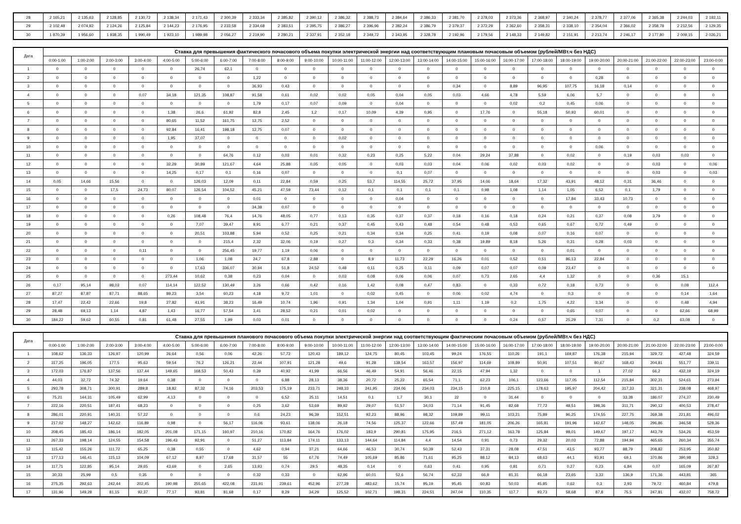| 28 | 2 165,21 | 2 135,63 | 2 128,85 | 2 130,72 | 2 138,34 | 2 171,43 | 2 300,39 | 2 333,34 | 2 385,82 | 2 390,12 | 2 386,32 | 2 388,73 | 2 384,64 | 2 386,33 | 2 381,70 | 2 378,03 | 2 373,36 | 2 368,97 | 2 340,24 | 2 378,77 | 2 377,06 | 2 365,38 | 2 244,03 | 2 182,11 |
| 29 | 2 102,48 | 2 074,92 | 2 124,26 | 2 125,84 | 2 144,23 | 2 176,95 | 2 233,58 | 2 334,68 | 2 383,51 | 2 395,75 | 2 386,27 | 2 396,96 | 2 382,24 | 2 386,79 | 2 379,37 | 2 372,29 | 2 362,60 | 2 358,31 | 2 338,10 | 2 354,04 | 2 366,02 | 2 358,78 | 2 212,56 | 2 129,35 |
| 30 | 1 870,39 | 1 956,60 | 1 938,35 | 1 990,49 | 1 923,10 | 1 989,98 | 2 056,27 | 2 219,90 | 2 280,21 | 2 337,91 | 2 352,18 | 2 349,72 | 2 343,95 | 2 328,78 | 2 192,96 | 2 179,56 | 2 148,33 | 2 149,82 | 2 151,91 | 2 213,74 | 2 246,17 | 2 177,80 | 2 009,15 | 2 026,21 |
| Дата | Ставка для превышения фактического почасового объема покупки электрической энергии над соответствующим плановым почасовым объемом (рублей/МВт.ч без НДС) | | | | | | | | | | | | | | | | | | | | | | | |
| --- | --- | --- | --- | --- | --- | --- | --- | --- | --- | --- | --- | --- | --- | --- | --- | --- | --- | --- | --- | --- | --- | --- | --- | --- |
| | 0:00-1:00 | 1:00-2:00 | 2:00-3:00 | 3:00-4:00 | 4:00-5:00 | 5:00-6:00 | 6:00-7:00 | 7:00-8:00 | 8:00-9:00 | 9:00-10:00 | 10:00-11:00 | 11:00-12:00 | 12:00-13:00 | 13:00-14:00 | 14:00-15:00 | 15:00-16:00 | 16:00-17:00 | 17:00-18:00 | 18:00-19:00 | 19:00-20:00 | 20:00-21:00 | 21:00-22:00 | 22:00-23:00 | 23:00-0:00 |
| 1 | 0 | 0 | 0 | 0 | 0 | 26,74 | 62,1 | 0 | 0 | 0 | 0 | 0 | 0 | 0 | 0 | 0 | 0 | 0 | 0 | 0 | 0 | 0 | 0 | 0 |
| 2 | 0 | 0 | 0 | 0 | 0 | 0 | 0 | 1,22 | 0 | 0 | 0 | 0 | 0 | 0 | 0 | 0 | 0 | 0 | 0 | 0,28 | 0 | 0 | 0 | 0 |
| 3 | 0 | 0 | 0 | 0 | 0 | 0 | 0 | 36,93 | 0,43 | 0 | 0 | 0 | 0 | 0 | 0,34 | 0 | 8,89 | 96,95 | 107,75 | 16,18 | 0,14 | 0 | 0 | 0 |
| 4 | 0 | 0 | 0 | 0,07 | 34,18 | 121,35 | 108,87 | 91,58 | 0,61 | 0,02 | 0,02 | 0,05 | 0,04 | 0,05 | 0,03 | 4,66 | 4,78 | 5,59 | 6,06 | 5,7 | 0 | 0 | 0 | 0 |
| 5 | 0 | 0 | 0 | 0 | 0 | 0 | 0 | 1,79 | 0,17 | 0,07 | 0,09 | 0 | 0,04 | 0 | 0 | 0 | 0,02 | 0,2 | 0,45 | 0,06 | 0 | 0 | 0 | 0 |
| 6 | 0 | 0 | 0 | 0 | 1,38 | 26,6 | 61,92 | 82,8 | 2,45 | 1,2 | 0,17 | 10,09 | 4,39 | 0,95 | 0 | 17,76 | 0 | 55,18 | 50,93 | 60,01 | 0 | 0 | 0 | 0 |
| 7 | 0 | 0 | 0 | 0 | 80,65 | 11,52 | 161,75 | 12,75 | 2,52 | 0 | 0 | 0 | 0 | 0 | 0 | 0 | 0 | 0 | 0 | 0 | 0 | 0 | 0 | 0 |
| 8 | 0 | 0 | 0 | 0 | 92,84 | 16,41 | 198,18 | 12,75 | 0,07 | 0 | 0 | 0 | 0 | 0 | 0 | 0 | 0 | 0 | 0 | 0 | 0 | 0 | 0 | 0 |
| 9 | 0 | 0 | 0 | 0 | 1,95 | 37,07 | 0 | 0 | 0 | 0 | 0,02 | 0 | 0 | 0 | 0 | 0 | 0 | 0 | 0 | 0 | 0 | 0 | 0 | 0 |
| 10 | 0 | 0 | 0 | 0 | 0 | 0 | 0 | 0 | 0 | 0 | 0 | 0 | 0 | 0 | 0 | 0 | 0 | 0 | 0 | 0,06 | 0 | 0 | 0 | 0 |
| 11 | 0 | 0 | 0 | 0 | 0 | 0 | 64,76 | 0,12 | 0,03 | 0,01 | 0,32 | 0,23 | 0,25 | 5,22 | 0,04 | 29,24 | 37,88 | 0 | 0,02 | 0 | 0,19 | 0,03 | 0,03 | 0 |
| 12 | 0 | 0 | 0 | 0 | 32,29 | 30,89 | 121,67 | 4,64 | 25,88 | 0,05 | 0,05 | 0 | 0,03 | 0,03 | 0,04 | 0,06 | 0,02 | 0,03 | 0,02 | 0 | 0 | 0,03 | 0 | 0,06 |
| 13 | 0 | 0 | 0 | 0 | 14,25 | 0,17 | 0,1 | 0,16 | 0,07 | 0 | 0 | 0 | 0,1 | 0,07 | 0 | 0 | 0 | 0 | 0 | 0 | 0 | 0,03 | 0 | 0,03 |
| 14 | 0,05 | 14,66 | 15,56 | 0 | 0 | 126,03 | 12,09 | 0,11 | 22,84 | 0,59 | 0,25 | 53,7 | 114,55 | 25,72 | 37,95 | 14,06 | 18,64 | 17,32 | 43,91 | 48,12 | 0,31 | 36,46 | 0 | 0 |
| 15 | 0 | 0 | 17,5 | 24,73 | 80,07 | 126,54 | 104,52 | 45,21 | 47,59 | 73,44 | 0,12 | 0,1 | 0,1 | 0,1 | 0,1 | 0,98 | 1,08 | 1,14 | 1,05 | 6,52 | 0,1 | 1,79 | 0 | 0 |
| 16 | 0 | 0 | 0 | 0 | 0 | 0 | 0 | 0,01 | 0 | 0 | 0 | 0 | 0,04 | 0 | 0 | 0 | 0 | 0 | 17,84 | 33,43 | 10,73 | 0 | 0 | 0 |
| 17 | 0 | 0 | 0 | 0 | 0 | 0 | 0 | 34,38 | 0,07 | 0 | 0 | 0 | 0 | 0 | 0 | 0 | 0 | 0 | 0 | 0 | 0 | 0 | 0 | 0 |
| 18 | 0 | 0 | 0 | 0 | 0,26 | 108,48 | 76,4 | 14,76 | 48,05 | 0,77 | 0,13 | 0,35 | 0,37 | 0,37 | 0,18 | 0,16 | 0,18 | 0,24 | 0,21 | 0,37 | 0,08 | 3,79 | 0 | 0 |
| 19 | 0 | 0 | 0 | 0 | 0 | 7,07 | 39,47 | 9,91 | 6,77 | 0,21 | 0,37 | 0,45 | 0,43 | 0,48 | 0,54 | 0,48 | 0,53 | 0,65 | 0,67 | 0,72 | 0,49 | 0 | 0 | 0 |
| 20 | 0 | 0 | 0 | 0 | 0 | 20,51 | 103,88 | 5,94 | 0,52 | 0,25 | 0,21 | 0,34 | 0,34 | 0,25 | 0,41 | 0,19 | 0,08 | 0,07 | 0,16 | 0,07 | 0 | 0 | 0 | 0 |
| 21 | 0 | 0 | 0 | 0 | 0 | 0 | 215,4 | 2,32 | 32,06 | 0,19 | 0,27 | 0,3 | 0,34 | 0,33 | 0,38 | 19,89 | 8,18 | 5,26 | 0,31 | 0,28 | 0,03 | 0 | 0 | 0 |
| 22 | 0 | 0 | 0 | 0,11 | 0 | 0 | 256,45 | 19,77 | 1,19 | 0,06 | 0 | 0 | 0 | 0 | 0 | 0 | 0 | 0 | 0,01 | 0 | 0 | 0 | 0 | 0 |
| 23 | 0 | 0 | 0 | 0 | 0 | 1,06 | 1,08 | 24,7 | 67,8 | 2,88 | 0 | 8,9 | 11,73 | 22,29 | 16,26 | 0,01 | 0,52 | 0,51 | 86,13 | 22,84 | 0 | 0 | 0 | 0 |
| 24 | 0 | 0 | 0 | 0 | 0 | 17,63 | 336,07 | 30,94 | 51,8 | 24,52 | 0,48 | 0,11 | 0,25 | 0,11 | 0,09 | 0,07 | 0,07 | 0,09 | 23,47 | 0 | 0 | 0 | 0 | 0 |
| 25 | 0 | 0 | 0 | 0 | 273,44 | 10,62 | 0,38 | 0,23 | 0,04 | 0 | 0,03 | 0,08 | 0,06 | 0,06 | 0,07 | 0,73 | 2,65 | 4,4 | 1,32 | 0 | 0 | 0,36 | 15,1 | |
| 26 | 0,17 | 95,14 | 98,03 | 0,07 | 114,14 | 122,52 | 130,49 | 3,26 | 0,66 | 0,42 | 0,16 | 1,42 | 0,08 | 0,47 | 0,83 | 0 | 0,33 | 0,72 | 0,18 | 0,73 | 0 | 0 | 0,08 | 112,4 |
| 27 | 87,27 | 87,87 | 87,71 | 88,65 | 89,23 | 3,54 | 60,23 | 4,18 | 9,72 | 1,01 | 0 | 0,02 | 0,45 | 0 | 0,06 | 0,02 | 4,74 | 0 | 0,3 | 0 | 0 | 0 | 0,14 | 1,64 |
| 28 | 17,47 | 22,42 | 22,66 | 19,8 | 27,82 | 41,91 | 38,23 | 16,49 | 10,74 | 1,96 | 0,91 | 1,34 | 1,04 | 0,91 | 1,11 | 1,19 | 0,2 | 1,75 | 4,22 | 3,34 | 0 | 0 | 0,48 | 4,94 |
| 29 | 28,48 | 69,13 | 1,14 | 4,87 | 1,43 | 16,77 | 57,54 | 3,41 | 28,52 | 0,21 | 0,01 | 0,02 | 0 | 0 | 0 | 0 | 0 | 0 | 0,65 | 0,07 | 0 | 0 | 62,66 | 68,99 |
| 30 | 184,22 | 59,62 | 60,55 | 0,81 | 61,48 | 27,55 | 1,99 | 0,03 | 0,01 | 0 | 0 | 0 | 0 | 0 | 0 | 0 | 0,24 | 0,57 | 25,29 | 7,31 | 0 | 0,2 | 63,08 | 0 |
| Дата | Ставка для превышения планового почасового объема покупки электрической энергии над соответствующим фактическим почасовым объемом (рублей/МВт.ч без НДС) | | | | | | | | | | | | | | | | | | | | | | | |
| --- | --- | --- | --- | --- | --- | --- | --- | --- | --- | --- | --- | --- | --- | --- | --- | --- | --- | --- | --- | --- | --- | --- | --- | --- |
| | 0:00-1:00 | 1:00-2:00 | 2:00-3:00 | 3:00-4:00 | 4:00-5:00 | 5:00-6:00 | 6:00-7:00 | 7:00-8:00 | 8:00-9:00 | 9:00-10:00 | 10:00-11:00 | 11:00-12:00 | 12:00-13:00 | 13:00-14:00 | 14:00-15:00 | 15:00-16:00 | 16:00-17:00 | 17:00-18:00 | 18:00-19:00 | 19:00-20:00 | 20:00-21:00 | 21:00-22:00 | 22:00-23:00 | 23:00-0:00 |
| 1 | 108,62 | 136,33 | 126,97 | 120,99 | 26,64 | 0,56 | 0,06 | 42,26 | 57,72 | 120,43 | 189,12 | 124,75 | 80,45 | 103,45 | 99,24 | 176,55 | 110,26 | 191,1 | 169,87 | 176,38 | 215,94 | 329,72 | 427,48 | 324,59 |
| 2 | 317,25 | 196,05 | 177,5 | 95,63 | 59,54 | 76,2 | 126,21 | 22,44 | 107,91 | 121,28 | 49,6 | 91,28 | 138,54 | 163,57 | 156,97 | 114,69 | 108,89 | 50,91 | 107,51 | 80,67 | 168,43 | 204,81 | 551,77 | 339,11 |
| 3 | 172,03 | 176,87 | 137,56 | 137,44 | 149,65 | 168,53 | 50,43 | 0,39 | 40,92 | 41,99 | 66,56 | 46,49 | 54,91 | 56,46 | 22,15 | 47,94 | 1,32 | 0 | 0 | 1 | 27,02 | 66,2 | 432,19 | 324,19 |
| 4 | 44,03 | 32,72 | 74,32 | 19,64 | 0,38 | 0 | 0 | 0 | 6,88 | 28,13 | 38,36 | 20,72 | 25,22 | 65,54 | 71,1 | 62,23 | 106,1 | 123,66 | 117,05 | 112,54 | 215,84 | 302,31 | 524,61 | 273,94 |
| 5 | 293,78 | 308,71 | 300,91 | 289,8 | 18,82 | 87,32 | 74,16 | 203,53 | 175,19 | 233,71 | 248,33 | 241,95 | 234,06 | 234,03 | 234,15 | 210,8 | 225,15 | 178,63 | 195,97 | 204,42 | 317,33 | 321,31 | 238,08 | 468,97 |
| 6 | 75,21 | 144,31 | 105,49 | 62,99 | 4,13 | 0 | 0 | 0 | 6,52 | 25,11 | 14,51 | 0,1 | 1,7 | 30,1 | 22 | 0 | 31,44 | 0 | 0 | 0 | 33,38 | 186,07 | 274,37 | 230,49 |
| 7 | 222,16 | 220,51 | 187,41 | 68,23 | 0 | 0 | 0 | 0,25 | 3,62 | 53,69 | 89,92 | 29,07 | 51,57 | 34,03 | 71,14 | 91,45 | 82,68 | 77,72 | 48,51 | 198,36 | 311,71 | 290,12 | 400,53 | 278,47 |
| 8 | 286,01 | 220,91 | 140,31 | 57,22 | 0 | 0 | 0 | 0,6 | 24,23 | 96,39 | 152,51 | 92,23 | 88,96 | 98,32 | 109,89 | 99,11 | 103,21 | 75,89 | 96,25 | 174,55 | 227,75 | 269,38 | 221,81 | 496,02 |
| 9 | 217,02 | 148,27 | 142,62 | 116,89 | 0,98 | 0 | 56,17 | 116,06 | 93,61 | 138,06 | 26,18 | 74,56 | 125,37 | 122,66 | 157,49 | 181,05 | 206,26 | 165,81 | 191,96 | 142,67 | 148,05 | 296,86 | 346,58 | 528,36 |
| 10 | 208,45 | 185,43 | 186,14 | 182,05 | 201,08 | 171,15 | 160,97 | 210,16 | 170,82 | 164,76 | 176,02 | 183,9 | 290,81 | 175,95 | 216,5 | 271,12 | 163,78 | 125,84 | 98,01 | 149,67 | 197,17 | 443,79 | 534,26 | 453,59 |
| 11 | 267,33 | 198,14 | 124,55 | 154,58 | 196,43 | 92,91 | 0 | 51,27 | 113,84 | 174,11 | 133,13 | 144,64 | 114,84 | 4,4 | 14,54 | 0,91 | 0,73 | 29,32 | 20,03 | 72,88 | 194,94 | 465,65 | 260,34 | 355,74 |
| 12 | 115,42 | 155,26 | 111,72 | 65,25 | 0,38 | 0,55 | 0 | 4,62 | 0,94 | 37,21 | 64,66 | 46,53 | 30,74 | 50,39 | 52,43 | 37,31 | 28,08 | 47,51 | 43,5 | 93,77 | 88,79 | 208,82 | 253,95 | 350,82 |
| 13 | 177,13 | 146,41 | 115,13 | 104,09 | 67,12 | 8,97 | 17,68 | 31,57 | 55 | 67,76 | 74,49 | 105,69 | 85,86 | 71,61 | 95,25 | 88,12 | 84,13 | 68,63 | 44,1 | 93,91 | 69,1 | 370,86 | 390,98 | 328,3 |
| 14 | 117,71 | 122,85 | 95,14 | 29,65 | 43,69 | 0 | 2,65 | 13,93 | 0,74 | 29,5 | 48,35 | 0,14 | 0 | 0,63 | 0,41 | 0,95 | 0,81 | 0,71 | 0,27 | 0,23 | 6,84 | 0,07 | 165,09 | 267,87 |
| 15 | 30,33 | 25,99 | 0,5 | 0,35 | 0 | 0 | 0 | 0,32 | 0,33 | 0 | 62,96 | 60,01 | 52,6 | 56,74 | 62,33 | 66,9 | 81,31 | 66,18 | 23,65 | 3,33 | 136,9 | 171,36 | 443,81 | 365 |
| 16 | 275,35 | 292,63 | 242,44 | 202,45 | 190,98 | 255,65 | 422,08 | 231,91 | 239,61 | 452,96 | 277,28 | 483,62 | 15,74 | 95,19 | 95,45 | 60,83 | 50,03 | 45,85 | 0,62 | 0,3 | 2,93 | 79,72 | 460,84 | 479,8 |
| 17 | 131,96 | 149,28 | 81,15 | 92,37 | 77,17 | 93,81 | 81,68 | 0,17 | 8,29 | 34,29 | 125,52 | 102,71 | 198,31 | 224,51 | 247,04 | 110,35 | 117,7 | 93,73 | 58,68 | 87,8 | 75,5 | 247,81 | 432,07 | 758,72 |